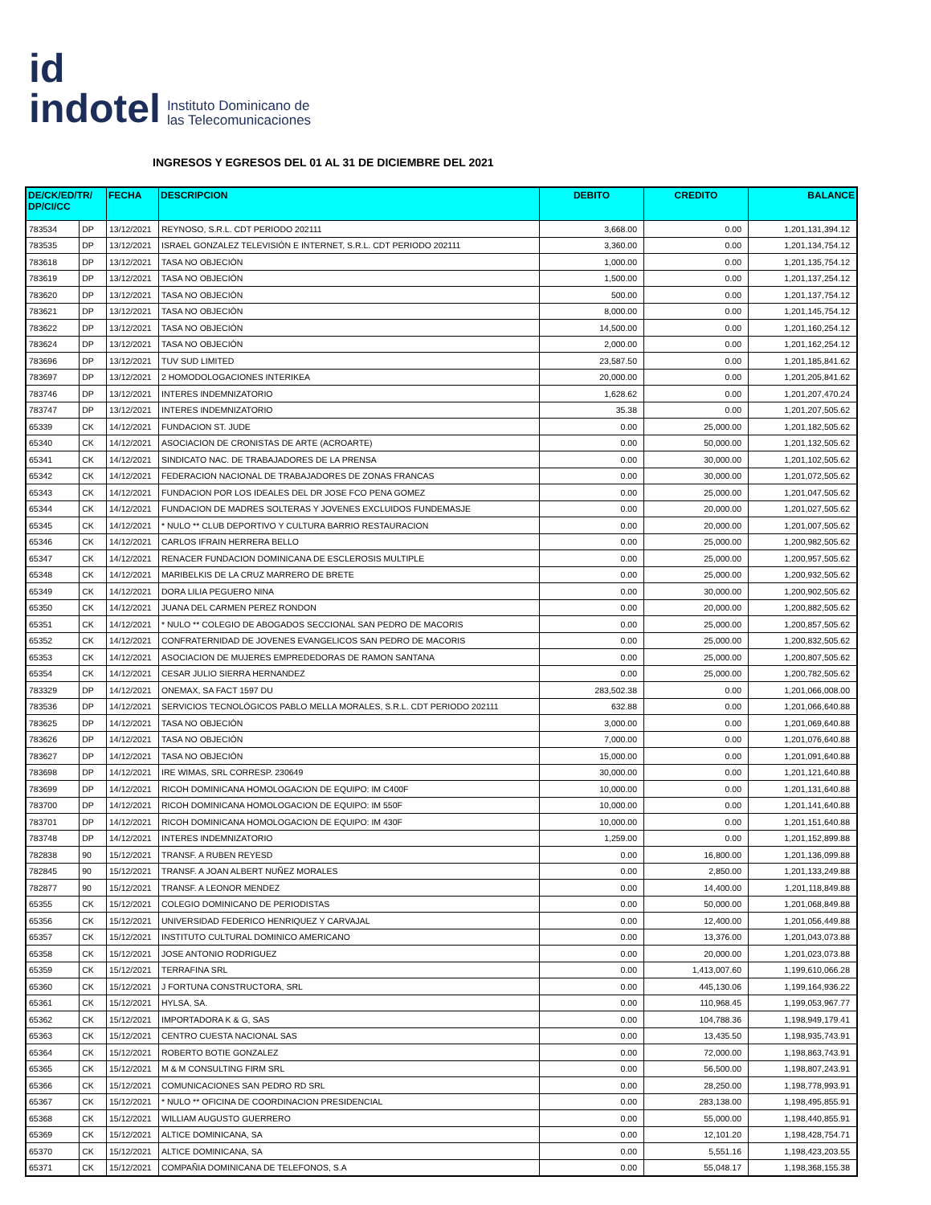id
indotel
Instituto Dominicano de
las Telecomunicaciones
INGRESOS Y EGRESOS DEL 01 AL 31 DE DICIEMBRE DEL 2021
| DE/CK/ED/TR/ DP/CI/CC | | FECHA | DESCRIPCION | DEBITO | CREDITO | BALANCE |
| --- | --- | --- | --- | --- | --- | --- |
| 783534 | DP | 13/12/2021 | REYNOSO, S.R.L. CDT PERIODO 202111 | 3,668.00 | 0.00 | 1,201,131,394.12 |
| 783535 | DP | 13/12/2021 | ISRAEL GONZALEZ TELEVISIÓN E INTERNET, S.R.L. CDT PERIODO 202111 | 3,360.00 | 0.00 | 1,201,134,754.12 |
| 783618 | DP | 13/12/2021 | TASA NO OBJECIÓN | 1,000.00 | 0.00 | 1,201,135,754.12 |
| 783619 | DP | 13/12/2021 | TASA NO OBJECIÓN | 1,500.00 | 0.00 | 1,201,137,254.12 |
| 783620 | DP | 13/12/2021 | TASA NO OBJECIÓN | 500.00 | 0.00 | 1,201,137,754.12 |
| 783621 | DP | 13/12/2021 | TASA NO OBJECIÓN | 8,000.00 | 0.00 | 1,201,145,754.12 |
| 783622 | DP | 13/12/2021 | TASA NO OBJECIÓN | 14,500.00 | 0.00 | 1,201,160,254.12 |
| 783624 | DP | 13/12/2021 | TASA NO OBJECIÓN | 2,000.00 | 0.00 | 1,201,162,254.12 |
| 783696 | DP | 13/12/2021 | TUV SUD LIMITED | 23,587.50 | 0.00 | 1,201,185,841.62 |
| 783697 | DP | 13/12/2021 | 2 HOMODOLOGACIONES INTERIKEA | 20,000.00 | 0.00 | 1,201,205,841.62 |
| 783746 | DP | 13/12/2021 | INTERES INDEMNIZATORIO | 1,628.62 | 0.00 | 1,201,207,470.24 |
| 783747 | DP | 13/12/2021 | INTERES INDEMNIZATORIO | 35.38 | 0.00 | 1,201,207,505.62 |
| 65339 | CK | 14/12/2021 | FUNDACION ST. JUDE | 0.00 | 25,000.00 | 1,201,182,505.62 |
| 65340 | CK | 14/12/2021 | ASOCIACION DE CRONISTAS DE ARTE (ACROARTE) | 0.00 | 50,000.00 | 1,201,132,505.62 |
| 65341 | CK | 14/12/2021 | SINDICATO NAC. DE TRABAJADORES DE LA PRENSA | 0.00 | 30,000.00 | 1,201,102,505.62 |
| 65342 | CK | 14/12/2021 | FEDERACION NACIONAL DE TRABAJADORES DE ZONAS FRANCAS | 0.00 | 30,000.00 | 1,201,072,505.62 |
| 65343 | CK | 14/12/2021 | FUNDACION POR LOS IDEALES DEL DR JOSE FCO PENA GOMEZ | 0.00 | 25,000.00 | 1,201,047,505.62 |
| 65344 | CK | 14/12/2021 | FUNDACION DE MADRES SOLTERAS Y JOVENES EXCLUIDOS FUNDEMASJE | 0.00 | 20,000.00 | 1,201,027,505.62 |
| 65345 | CK | 14/12/2021 | * NULO ** CLUB DEPORTIVO Y CULTURA BARRIO RESTAURACION | 0.00 | 20,000.00 | 1,201,007,505.62 |
| 65346 | CK | 14/12/2021 | CARLOS IFRAIN HERRERA BELLO | 0.00 | 25,000.00 | 1,200,982,505.62 |
| 65347 | CK | 14/12/2021 | RENACER FUNDACION DOMINICANA DE ESCLEROSIS MULTIPLE | 0.00 | 25,000.00 | 1,200,957,505.62 |
| 65348 | CK | 14/12/2021 | MARIBELKIS DE LA CRUZ MARRERO DE BRETE | 0.00 | 25,000.00 | 1,200,932,505.62 |
| 65349 | CK | 14/12/2021 | DORA LILIA PEGUERO NINA | 0.00 | 30,000.00 | 1,200,902,505.62 |
| 65350 | CK | 14/12/2021 | JUANA DEL CARMEN PEREZ RONDON | 0.00 | 20,000.00 | 1,200,882,505.62 |
| 65351 | CK | 14/12/2021 | * NULO ** COLEGIO DE ABOGADOS SECCIONAL SAN PEDRO DE MACORIS | 0.00 | 25,000.00 | 1,200,857,505.62 |
| 65352 | CK | 14/12/2021 | CONFRATERNIDAD DE JOVENES EVANGELICOS SAN PEDRO DE MACORIS | 0.00 | 25,000.00 | 1,200,832,505.62 |
| 65353 | CK | 14/12/2021 | ASOCIACION DE MUJERES EMPREDEDORAS DE RAMON SANTANA | 0.00 | 25,000.00 | 1,200,807,505.62 |
| 65354 | CK | 14/12/2021 | CESAR JULIO SIERRA HERNANDEZ | 0.00 | 25,000.00 | 1,200,782,505.62 |
| 783329 | DP | 14/12/2021 | ONEMAX, SA FACT 1597 DU | 283,502.38 | 0.00 | 1,201,066,008.00 |
| 783536 | DP | 14/12/2021 | SERVICIOS TECNOLÓGICOS PABLO MELLA MORALES, S.R.L. CDT PERIODO 202111 | 632.88 | 0.00 | 1,201,066,640.88 |
| 783625 | DP | 14/12/2021 | TASA NO OBJECIÓN | 3,000.00 | 0.00 | 1,201,069,640.88 |
| 783626 | DP | 14/12/2021 | TASA NO OBJECIÓN | 7,000.00 | 0.00 | 1,201,076,640.88 |
| 783627 | DP | 14/12/2021 | TASA NO OBJECIÓN | 15,000.00 | 0.00 | 1,201,091,640.88 |
| 783698 | DP | 14/12/2021 | IRE WIMAS, SRL CORRESP. 230649 | 30,000.00 | 0.00 | 1,201,121,640.88 |
| 783699 | DP | 14/12/2021 | RICOH DOMINICANA HOMOLOGACION DE EQUIPO: IM C400F | 10,000.00 | 0.00 | 1,201,131,640.88 |
| 783700 | DP | 14/12/2021 | RICOH DOMINICANA HOMOLOGACION DE EQUIPO: IM 550F | 10,000.00 | 0.00 | 1,201,141,640.88 |
| 783701 | DP | 14/12/2021 | RICOH DOMINICANA HOMOLOGACION DE EQUIPO: IM 430F | 10,000.00 | 0.00 | 1,201,151,640.88 |
| 783748 | DP | 14/12/2021 | INTERES INDEMNIZATORIO | 1,259.00 | 0.00 | 1,201,152,899.88 |
| 782838 | 90 | 15/12/2021 | TRANSF. A RUBEN REYESD | 0.00 | 16,800.00 | 1,201,136,099.88 |
| 782845 | 90 | 15/12/2021 | TRANSF. A JOAN ALBERT NUÑEZ MORALES | 0.00 | 2,850.00 | 1,201,133,249.88 |
| 782877 | 90 | 15/12/2021 | TRANSF. A LEONOR MENDEZ | 0.00 | 14,400.00 | 1,201,118,849.88 |
| 65355 | CK | 15/12/2021 | COLEGIO DOMINICANO DE PERIODISTAS | 0.00 | 50,000.00 | 1,201,068,849.88 |
| 65356 | CK | 15/12/2021 | UNIVERSIDAD FEDERICO HENRIQUEZ Y CARVAJAL | 0.00 | 12,400.00 | 1,201,056,449.88 |
| 65357 | CK | 15/12/2021 | INSTITUTO CULTURAL DOMINICO AMERICANO | 0.00 | 13,376.00 | 1,201,043,073.88 |
| 65358 | CK | 15/12/2021 | JOSE ANTONIO RODRIGUEZ | 0.00 | 20,000.00 | 1,201,023,073.88 |
| 65359 | CK | 15/12/2021 | TERRAFINA SRL | 0.00 | 1,413,007.60 | 1,199,610,066.28 |
| 65360 | CK | 15/12/2021 | J FORTUNA CONSTRUCTORA, SRL | 0.00 | 445,130.06 | 1,199,164,936.22 |
| 65361 | CK | 15/12/2021 | HYLSA, SA. | 0.00 | 110,968.45 | 1,199,053,967.77 |
| 65362 | CK | 15/12/2021 | IMPORTADORA K & G, SAS | 0.00 | 104,788.36 | 1,198,949,179.41 |
| 65363 | CK | 15/12/2021 | CENTRO CUESTA NACIONAL SAS | 0.00 | 13,435.50 | 1,198,935,743.91 |
| 65364 | CK | 15/12/2021 | ROBERTO BOTIE GONZALEZ | 0.00 | 72,000.00 | 1,198,863,743.91 |
| 65365 | CK | 15/12/2021 | M & M CONSULTING FIRM SRL | 0.00 | 56,500.00 | 1,198,807,243.91 |
| 65366 | CK | 15/12/2021 | COMUNICACIONES SAN PEDRO RD SRL | 0.00 | 28,250.00 | 1,198,778,993.91 |
| 65367 | CK | 15/12/2021 | * NULO ** OFICINA DE COORDINACION PRESIDENCIAL | 0.00 | 283,138.00 | 1,198,495,855.91 |
| 65368 | CK | 15/12/2021 | WILLIAM AUGUSTO GUERRERO | 0.00 | 55,000.00 | 1,198,440,855.91 |
| 65369 | CK | 15/12/2021 | ALTICE DOMINICANA, SA | 0.00 | 12,101.20 | 1,198,428,754.71 |
| 65370 | CK | 15/12/2021 | ALTICE DOMINICANA, SA | 0.00 | 5,551.16 | 1,198,423,203.55 |
| 65371 | CK | 15/12/2021 | COMPAÑIA DOMINICANA DE TELEFONOS, S.A | 0.00 | 55,048.17 | 1,198,368,155.38 |